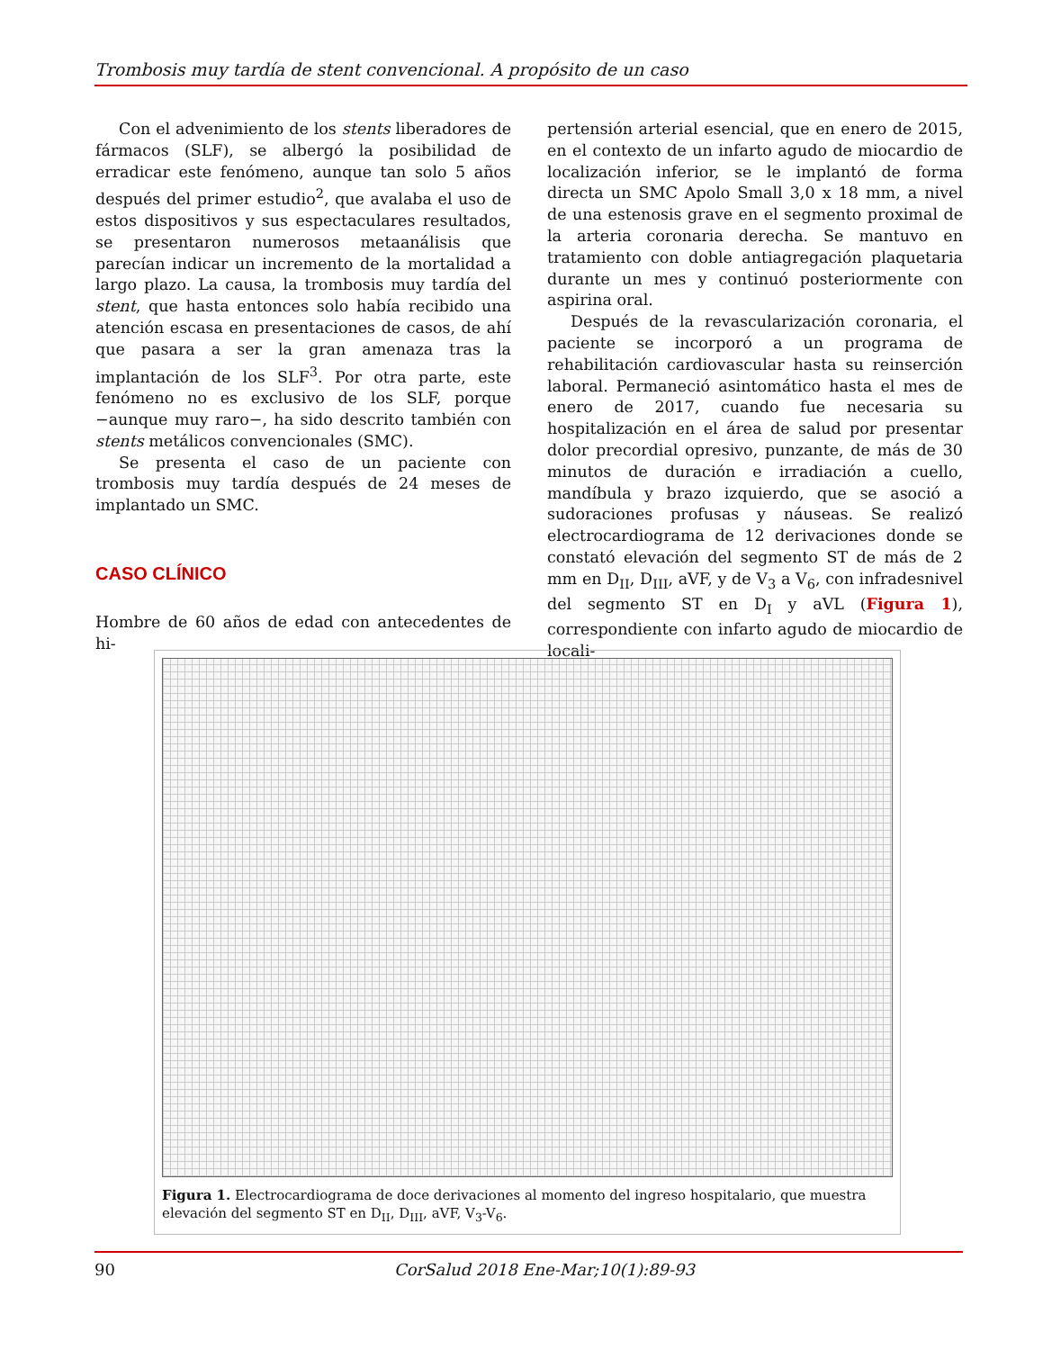Trombosis muy tardía de stent convencional. A propósito de un caso
Con el advenimiento de los stents liberadores de fármacos (SLF), se albergó la posibilidad de erradicar este fenómeno, aunque tan solo 5 años después del primer estudio<sup>2</sup>, que avalaba el uso de estos dispositivos y sus espectaculares resultados, se presentaron numerosos metaanálisis que parecían indicar un incremento de la mortalidad a largo plazo. La causa, la trombosis muy tardía del stent, que hasta entonces solo había recibido una atención escasa en presentaciones de casos, de ahí que pasara a ser la gran amenaza tras la implantación de los SLF<sup>3</sup>. Por otra parte, este fenómeno no es exclusivo de los SLF, porque −aunque muy raro−, ha sido descrito también con stents metálicos convencionales (SMC).
Se presenta el caso de un paciente con trombosis muy tardía después de 24 meses de implantado un SMC.
CASO CLÍNICO
Hombre de 60 años de edad con antecedentes de hi-
pertensión arterial esencial, que en enero de 2015, en el contexto de un infarto agudo de miocardio de localización inferior, se le implantó de forma directa un SMC Apolo Small 3,0 x 18 mm, a nivel de una estenosis grave en el segmento proximal de la arteria coronaria derecha. Se mantuvo en tratamiento con doble antiagregación plaquetaria durante un mes y continuó posteriormente con aspirina oral.
Después de la revascularización coronaria, el paciente se incorporó a un programa de rehabilitación cardiovascular hasta su reinserción laboral. Permaneció asintomático hasta el mes de enero de 2017, cuando fue necesaria su hospitalización en el área de salud por presentar dolor precordial opresivo, punzante, de más de 30 minutos de duración e irradiación a cuello, mandíbula y brazo izquierdo, que se asoció a sudoraciones profusas y náuseas. Se realizó electrocardiograma de 12 derivaciones donde se constató elevación del segmento ST de más de 2 mm en D<sub>II</sub>, D<sub>III</sub>, aVF, y de V<sub>3</sub> a V<sub>6</sub>, con infradesnivel del segmento ST en D<sub>I</sub> y aVL (Figura 1), correspondiente con infarto agudo de miocardio de locali-
Figura 1. Electrocardiograma de doce derivaciones al momento del ingreso hospitalario, que muestra elevación del segmento ST en D<sub>II</sub>, D<sub>III</sub>, aVF, V<sub>3</sub>-V<sub>6</sub>.
90 CorSalud 2018 Ene-Mar;10(1):89-93